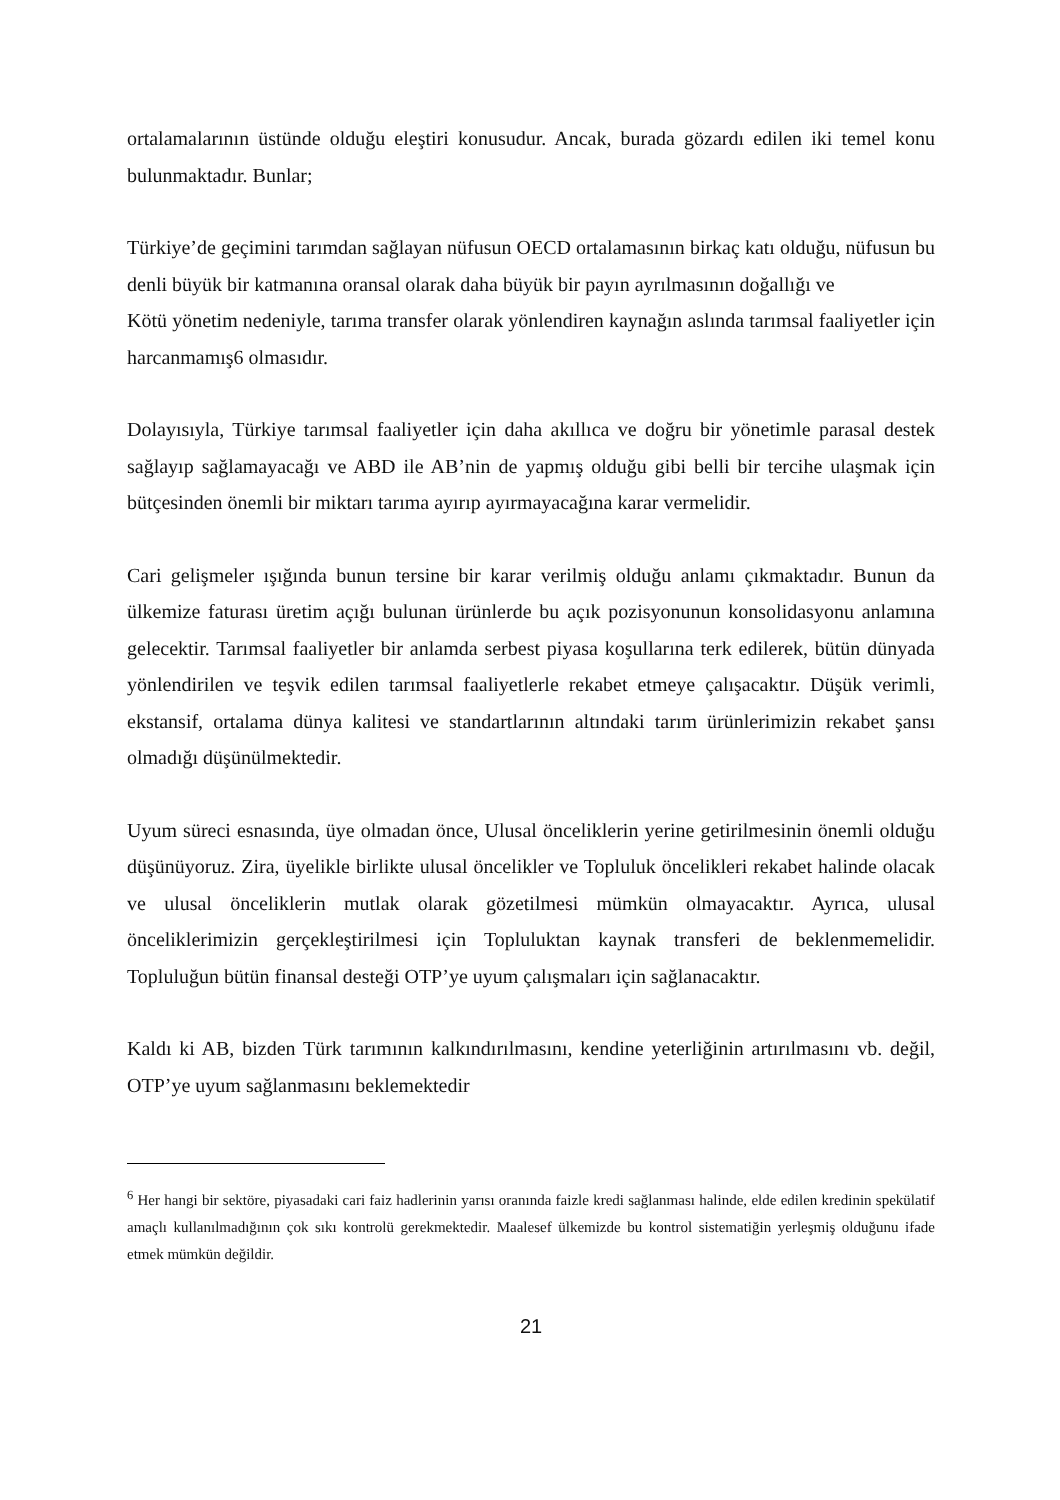ortalamalarının üstünde olduğu eleştiri konusudur. Ancak, burada gözardı edilen iki temel konu bulunmaktadır. Bunlar;
Türkiye’de geçimini tarımdan sağlayan nüfusun OECD ortalamasının birkaç katı olduğu, nüfusun bu denli büyük bir katmanına oransal olarak daha büyük bir payın ayrılmasının doğallığı ve
Kötü yönetim nedeniyle, tarıma transfer olarak yönlendiren kaynağın aslında tarımsal faaliyetler için harcanmamış6 olmasıdır.
Dolayısıyla, Türkiye tarımsal faaliyetler için daha akıllıca ve doğru bir yönetimle parasal destek sağlayıp sağlamayacağı ve ABD ile AB’nin de yapmış olduğu gibi belli bir tercihe ulaşmak için bütçesinden önemli bir miktarı tarıma ayırıp ayırmayacağına karar vermelidir.
Cari gelişmeler ışığında bunun tersine bir karar verilmiş olduğu anlamı çıkmaktadır. Bunun da ülkemize faturası üretim açığı bulunan ürünlerde bu açık pozisyonunun konsolidasyonu anlamına gelecektir. Tarımsal faaliyetler bir anlamda serbest piyasa koşullarına terk edilerek, bütün dünyada yönlendirilen ve teşvik edilen tarımsal faaliyetlerle rekabet etmeye çalışacaktır. Düşük verimli, ekstansif, ortalama dünya kalitesi ve standartlarının altındaki tarım ürünlerimizin rekabet şansı olmadığı düşünülmektedir.
Uyum süreci esnasında, üye olmadan önce, Ulusal önceliklerin yerine getirilmesinin önemli olduğu düşünüyoruz. Zira, üyelikle birlikte ulusal öncelikler ve Topluluk öncelikleri rekabet halinde olacak ve ulusal önceliklerin mutlak olarak gözetilmesi mümkün olmayacaktır. Ayrıca, ulusal önceliklerimizin gerçekleştirilmesi için Topluluktan kaynak transferi de beklenmemelidir. Topluluğun bütün finansal desteği OTP’ye uyum çalışmaları için sağlanacaktır.
Kaldı ki AB, bizden Türk tarımının kalkındırılmasını, kendine yeterliğinin artırılmasını vb. değil, OTP’ye uyum sağlanmasını beklemektedir
<sup>6</sup> Her hangi bir sektöre, piyasadaki cari faiz hadlerinin yarısı oranında faizle kredi sağlanması halinde, elde edilen kredinin spekülatif amaçlı kullanılmadığının çok sıkı kontrolü gerekmektedir. Maalesef ülkemizde bu kontrol sistematiğin yerleşmiş olduğunu ifade etmek mümkün değildir.
21